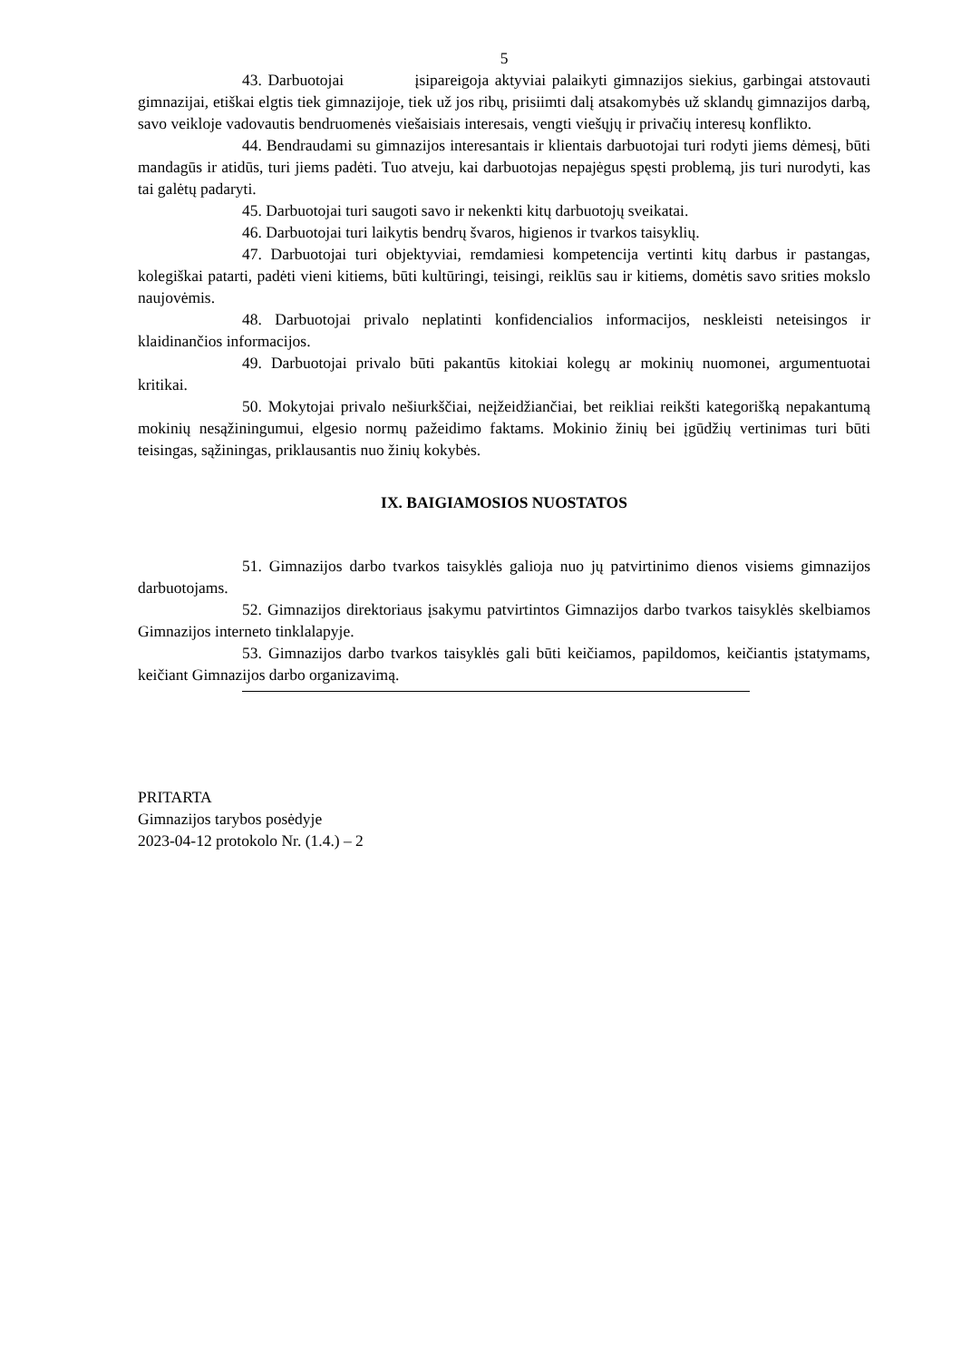5
43. Darbuotojai įsipareigoja aktyviai palaikyti gimnazijos siekius, garbingai atstovauti gimnazijai, etiškai elgtis tiek gimnazijoje, tiek už jos ribų, prisiimti dalį atsakomybės už sklandų gimnazijos darbą, savo veikloje vadovautis bendruomenės viešaisiais interesais, vengti viešųjų ir privačių interesų konflikto.
44. Bendraudami su gimnazijos interesantais ir klientais darbuotojai turi rodyti jiems dėmesį, būti mandagūs ir atidūs, turi jiems padėti. Tuo atveju, kai darbuotojas nepajėgus spęsti problemą, jis turi nurodyti, kas tai galėtų padaryti.
45. Darbuotojai turi saugoti savo ir nekenkti kitų darbuotojų sveikatai.
46. Darbuotojai turi laikytis bendrų švaros, higienos ir tvarkos taisyklių.
47. Darbuotojai turi objektyviai, remdamiesi kompetencija vertinti kitų darbus ir pastangas, kolegiškai patarti, padėti vieni kitiems, būti kultūringi, teisingi, reiklūs sau ir kitiems, domėtis savo srities mokslo naujovėmis.
48. Darbuotojai privalo neplatinti konfidencialios informacijos, neskleisti neteisingos ir klaidinančios informacijos.
49. Darbuotojai privalo būti pakantūs kitokiai kolegų ar mokinių nuomonei, argumentuotai kritikai.
50. Mokytojai privalo nešiurkščiai, neįžeidžiančiai, bet reikliai reikšti kategorišką nepakantumą mokinių nesąžiningumui, elgesio normų pažeidimo faktams. Mokinio žinių bei įgūdžių vertinimas turi būti teisingas, sąžiningas, priklausantis nuo žinių kokybės.
IX. BAIGIAMOSIOS NUOSTATOS
51. Gimnazijos darbo tvarkos taisyklės galioja nuo jų patvirtinimo dienos visiems gimnazijos darbuotojams.
52. Gimnazijos direktoriaus įsakymu patvirtintos Gimnazijos darbo tvarkos taisyklės skelbiamos Gimnazijos interneto tinklalapyje.
53. Gimnazijos darbo tvarkos taisyklės gali būti keičiamos, papildomos, keičiantis įstatymams, keičiant Gimnazijos darbo organizavimą.
PRITARTA
Gimnazijos tarybos posėdyje
2023-04-12 protokolo Nr. (1.4.) – 2